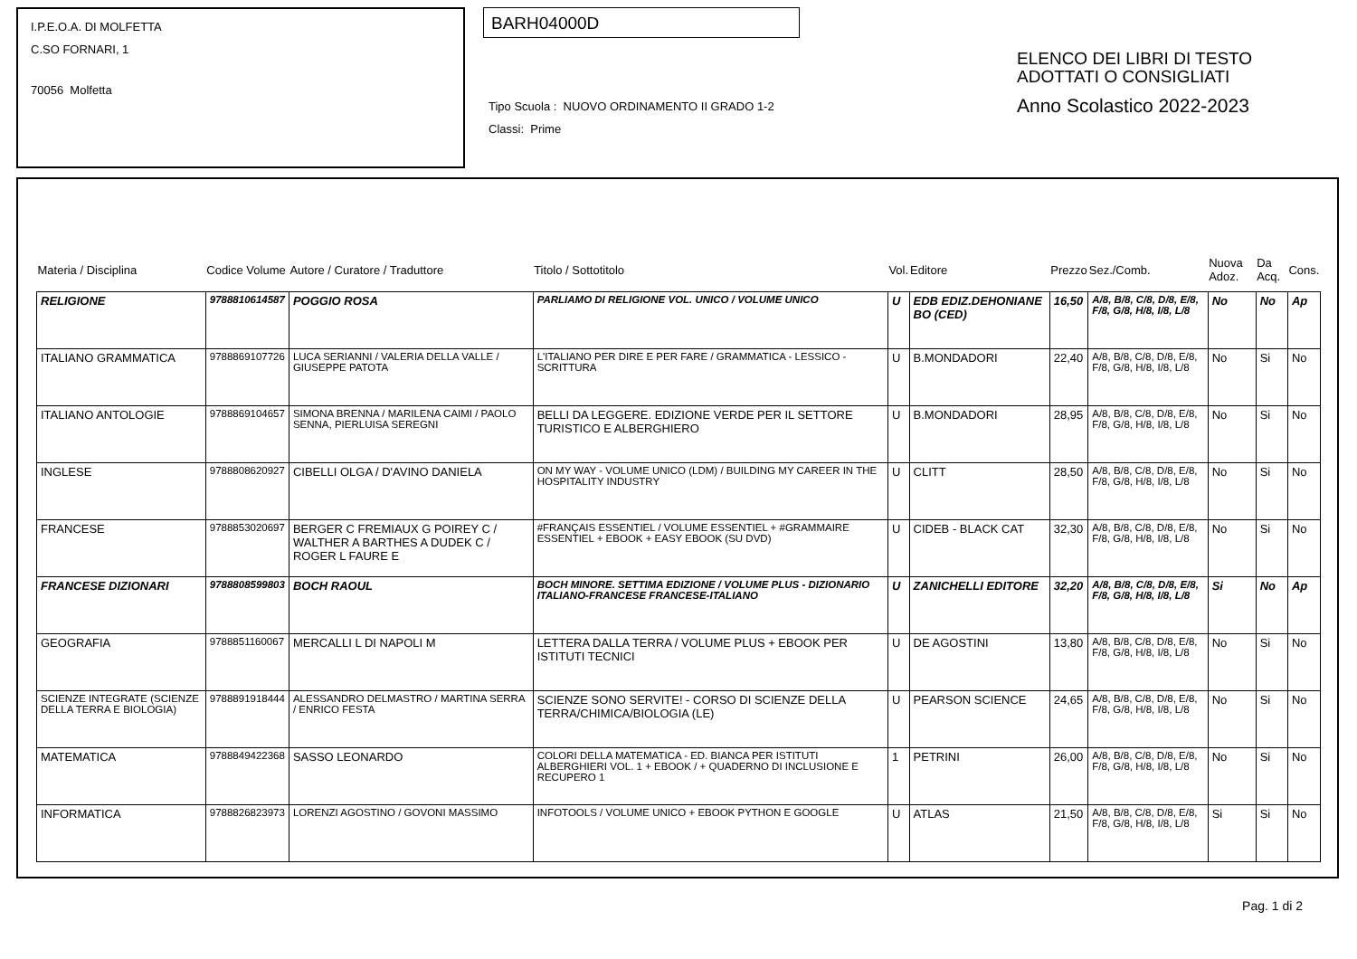I.P.E.O.A. DI MOLFETTA
C.SO FORNARI, 1
70056 Molfetta
BARH04000D
Tipo Scuola : NUOVO ORDINAMENTO II GRADO 1-2
Classi: Prime
ELENCO DEI LIBRI DI TESTO
ADOTTATI O CONSIGLIATI
Anno Scolastico 2022-2023
| Materia / Disciplina | Codice Volume | Autore / Curatore / Traduttore | Titolo / Sottotitolo | Vol. | Editore | Prezzo | Sez./Comb. | Nuova Adoz. | Da Acq. | Cons. |
| --- | --- | --- | --- | --- | --- | --- | --- | --- | --- | --- |
| RELIGIONE | 9788810614587 | POGGIO ROSA | PARLIAMO DI RELIGIONE VOL. UNICO / VOLUME UNICO | U | EDB EDIZ.DEHONIANE BO (CED) | 16,50 | A/8, B/8, C/8, D/8, E/8, F/8, G/8, H/8, I/8, L/8 | No | No | Ap |
| ITALIANO GRAMMATICA | 9788869107726 | LUCA SERIANNI / VALERIA DELLA VALLE / GIUSEPPE PATOTA | L'ITALIANO PER DIRE E PER FARE / GRAMMATICA - LESSICO - SCRITTURA | U | B.MONDADORI | 22,40 | A/8, B/8, C/8, D/8, E/8, F/8, G/8, H/8, I/8, L/8 | No | Si | No |
| ITALIANO ANTOLOGIE | 9788869104657 | SIMONA BRENNA / MARILENA CAIMI / PAOLO SENNA, PIERLUISA SEREGNI | BELLI DA LEGGERE. EDIZIONE VERDE PER IL SETTORE TURISTICO E ALBERGHIERO | U | B.MONDADORI | 28,95 | A/8, B/8, C/8, D/8, E/8, F/8, G/8, H/8, I/8, L/8 | No | Si | No |
| INGLESE | 9788808620927 | CIBELLI OLGA / D'AVINO DANIELA | ON MY WAY - VOLUME UNICO (LDM) / BUILDING MY CAREER IN THE HOSPITALITY INDUSTRY | U | CLITT | 28,50 | A/8, B/8, C/8, D/8, E/8, F/8, G/8, H/8, I/8, L/8 | No | Si | No |
| FRANCESE | 9788853020697 | BERGER C FREMIAUX G POIREY C / WALTHER A BARTHES A DUDEK C / ROGER L FAURE E | #FRANÇAIS ESSENTIEL / VOLUME ESSENTIEL + #GRAMMAIRE ESSENTIEL + EBOOK + EASY EBOOK (SU DVD) | U | CIDEB - BLACK CAT | 32,30 | A/8, B/8, C/8, D/8, E/8, F/8, G/8, H/8, I/8, L/8 | No | Si | No |
| FRANCESE DIZIONARI | 9788808599803 | BOCH RAOUL | BOCH MINORE. SETTIMA EDIZIONE / VOLUME PLUS - DIZIONARIO ITALIANO-FRANCESE FRANCESE-ITALIANO | U | ZANICHELLI EDITORE | 32,20 | A/8, B/8, C/8, D/8, E/8, F/8, G/8, H/8, I/8, L/8 | Si | No | Ap |
| GEOGRAFIA | 9788851160067 | MERCALLI L DI NAPOLI M | LETTERA DALLA TERRA / VOLUME PLUS + EBOOK PER ISTITUTI TECNICI | U | DE AGOSTINI | 13,80 | A/8, B/8, C/8, D/8, E/8, F/8, G/8, H/8, I/8, L/8 | No | Si | No |
| SCIENZE INTEGRATE (SCIENZE DELLA TERRA E BIOLOGIA) | 9788891918444 | ALESSANDRO DELMASTRO / MARTINA SERRA / ENRICO FESTA | SCIENZE SONO SERVITE! - CORSO DI SCIENZE DELLA TERRA/CHIMICA/BIOLOGIA (LE) | U | PEARSON SCIENCE | 24,65 | A/8, B/8, C/8, D/8, E/8, F/8, G/8, H/8, I/8, L/8 | No | Si | No |
| MATEMATICA | 9788849422368 | SASSO LEONARDO | COLORI DELLA MATEMATICA - ED. BIANCA PER ISTITUTI ALBERGHIERI VOL. 1 + EBOOK / + QUADERNO DI INCLUSIONE E RECUPERO 1 | 1 | PETRINI | 26,00 | A/8, B/8, C/8, D/8, E/8, F/8, G/8, H/8, I/8, L/8 | No | Si | No |
| INFORMATICA | 9788826823973 | LORENZI AGOSTINO / GOVONI MASSIMO | INFOTOOLS / VOLUME UNICO + EBOOK PYTHON E GOOGLE | U | ATLAS | 21,50 | A/8, B/8, C/8, D/8, E/8, F/8, G/8, H/8, I/8, L/8 | Si | Si | No |
Pag. 1 di 2